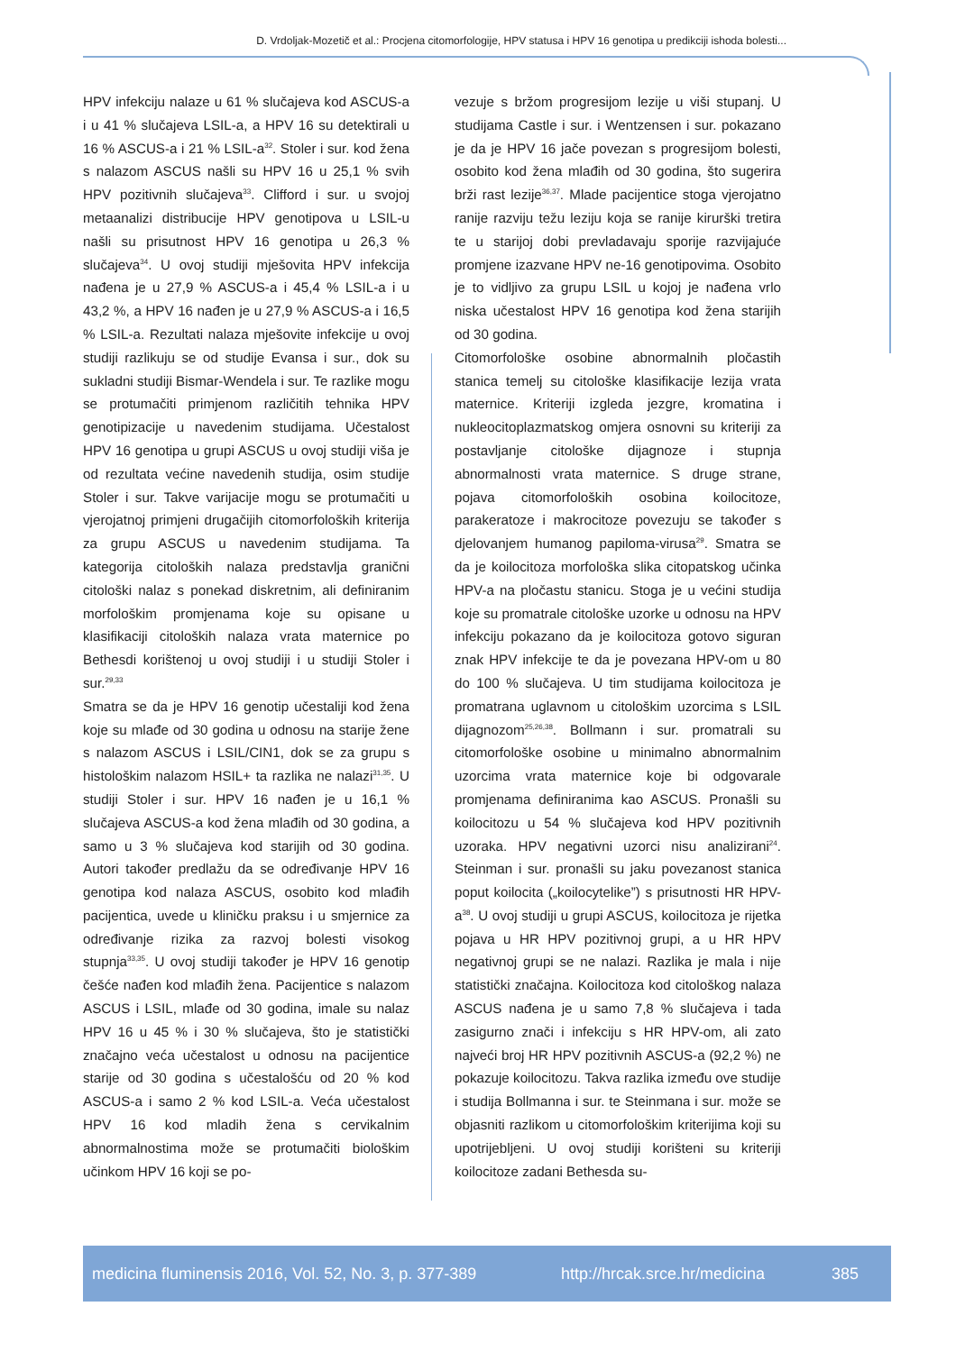D. Vrdoljak-Mozetič et al.: Procjena citomorfologije, HPV statusa i HPV 16 genotipa u predikciji ishoda bolesti...
HPV infekciju nalaze u 61 % slučajeva kod ASCUS-a i u 41 % slučajeva LSIL-a, a HPV 16 su detektirali u 16 % ASCUS-a i 21 % LSIL-a<sup>32</sup>. Stoler i sur. kod žena s nalazom ASCUS našli su HPV 16 u 25,1 % svih HPV pozitivnih slučajeva<sup>33</sup>. Clifford i sur. u svojoj metaanalizi distribucije HPV genotipova u LSIL-u našli su prisutnost HPV 16 genotipa u 26,3 % slučajeva<sup>34</sup>. U ovoj studiji mješovita HPV infekcija nađena je u 27,9 % ASCUS-a i 45,4 % LSIL-a i u 43,2 %, a HPV 16 nađen je u 27,9 % ASCUS-a i 16,5 % LSIL-a. Rezultati nalaza mješovite infekcije u ovoj studiji razlikuju se od studije Evansa i sur., dok su sukladni studiji Bismar-Wendela i sur. Te razlike mogu se protumačiti primjenom različitih tehnika HPV genotipizacije u navedenim studijama. Učestalost HPV 16 genotipa u grupi ASCUS u ovoj studiji viša je od rezultata većine navedenih studija, osim studije Stoler i sur. Takve varijacije mogu se protumačiti u vjerojatnoj primjeni drugačijih citomorfoloških kriterija za grupu ASCUS u navedenim studijama. Ta kategorija citoloških nalaza predstavlja granični citološki nalaz s ponekad diskretnim, ali definiranim morfološkim promjenama koje su opisane u klasifikaciji citoloških nalaza vrata maternice po Bethesdi korištenoj u ovoj studiji i u studiji Stoler i sur.<sup>29,33</sup>
Smatra se da je HPV 16 genotip učestaliji kod žena koje su mlađe od 30 godina u odnosu na starije žene s nalazom ASCUS i LSIL/CIN1, dok se za grupu s histološkim nalazom HSIL+ ta razlika ne nalazi<sup>31,35</sup>. U studiji Stoler i sur. HPV 16 nađen je u 16,1 % slučajeva ASCUS-a kod žena mlađih od 30 godina, a samo u 3 % slučajeva kod starijih od 30 godina. Autori također predlažu da se određivanje HPV 16 genotipa kod nalaza ASCUS, osobito kod mlađih pacijentica, uvede u kliničku praksu i u smjernice za određivanje rizika za razvoj bolesti visokog stupnja<sup>33,35</sup>. U ovoj studiji također je HPV 16 genotip češće nađen kod mlađih žena. Pacijentice s nalazom ASCUS i LSIL, mlađe od 30 godina, imale su nalaz HPV 16 u 45 % i 30 % slučajeva, što je statistički značajno veća učestalost u odnosu na pacijentice starije od 30 godina s učestalošću od 20 % kod ASCUS-a i samo 2 % kod LSIL-a. Veća učestalost HPV 16 kod mladih žena s cervikalnim abnormalnostima može se protumačiti biološkim učinkom HPV 16 koji se po-
vezuje s bržom progresijom lezije u viši stupanj. U studijama Castle i sur. i Wentzensen i sur. pokazano je da je HPV 16 jače povezan s progresijom bolesti, osobito kod žena mlađih od 30 godina, što sugerira brži rast lezije<sup>36,37</sup>. Mlade pacijentice stoga vjerojatno ranije razviju težu leziju koja se ranije kirurški tretira te u starijoj dobi prevladavaju sporije razvijajuće promjene izazvane HPV ne-16 genotipovima. Osobito je to vidljivo za grupu LSIL u kojoj je nađena vrlo niska učestalost HPV 16 genotipa kod žena starijih od 30 godina.
Citomorfološke osobine abnormalnih pločastih stanica temelj su citološke klasifikacije lezija vrata maternice. Kriteriji izgleda jezgre, kromatina i nukleocitoplazmatskog omjera osnovni su kriteriji za postavljanje citološke dijagnoze i stupnja abnormalnosti vrata maternice. S druge strane, pojava citomorfoloških osobina koilocitoze, parakeratoze i makrocitoze povezuju se također s djelovanjem humanog papiloma-virusa<sup>29</sup>. Smatra se da je koilocitoza morfološka slika citopatskog učinka HPV-a na pločastu stanicu. Stoga je u većini studija koje su promatrale citološke uzorke u odnosu na HPV infekciju pokazano da je koilocitoza gotovo siguran znak HPV infekcije te da je povezana HPV-om u 80 do 100 % slučajeva. U tim studijama koilocitoza je promatrana uglavnom u citološkim uzorcima s LSIL dijagnozom<sup>25,26,38</sup>. Bollmann i sur. promatrali su citomorfološke osobine u minimalno abnormalnim uzorcima vrata maternice koje bi odgovarale promjenama definiranima kao ASCUS. Pronašli su koilocitozu u 54 % slučajeva kod HPV pozitivnih uzoraka. HPV negativni uzorci nisu analizirani<sup>24</sup>. Steinman i sur. pronašli su jaku povezanost stanica poput koilocita („koilocytelike”) s prisutnosti HR HPV-a<sup>38</sup>. U ovoj studiji u grupi ASCUS, koilocitoza je rijetka pojava u HR HPV pozitivnoj grupi, a u HR HPV negativnoj grupi se ne nalazi. Razlika je mala i nije statistički značajna. Koilocitoza kod citološkog nalaza ASCUS nađena je u samo 7,8 % slučajeva i tada zasigurno znači i infekciju s HR HPV-om, ali zato najveći broj HR HPV pozitivnih ASCUS-a (92,2 %) ne pokazuje koilocitozu. Takva razlika između ove studije i studija Bollmanna i sur. te Steinmana i sur. može se objasniti razlikom u citomorfološkim kriterijima koji su upotrijebljeni. U ovoj studiji korišteni su kriteriji koilocitoze zadani Bethesda su-
medicina fluminensis 2016, Vol. 52, No. 3, p. 377-389 http://hrcak.srce.hr/medicina 385